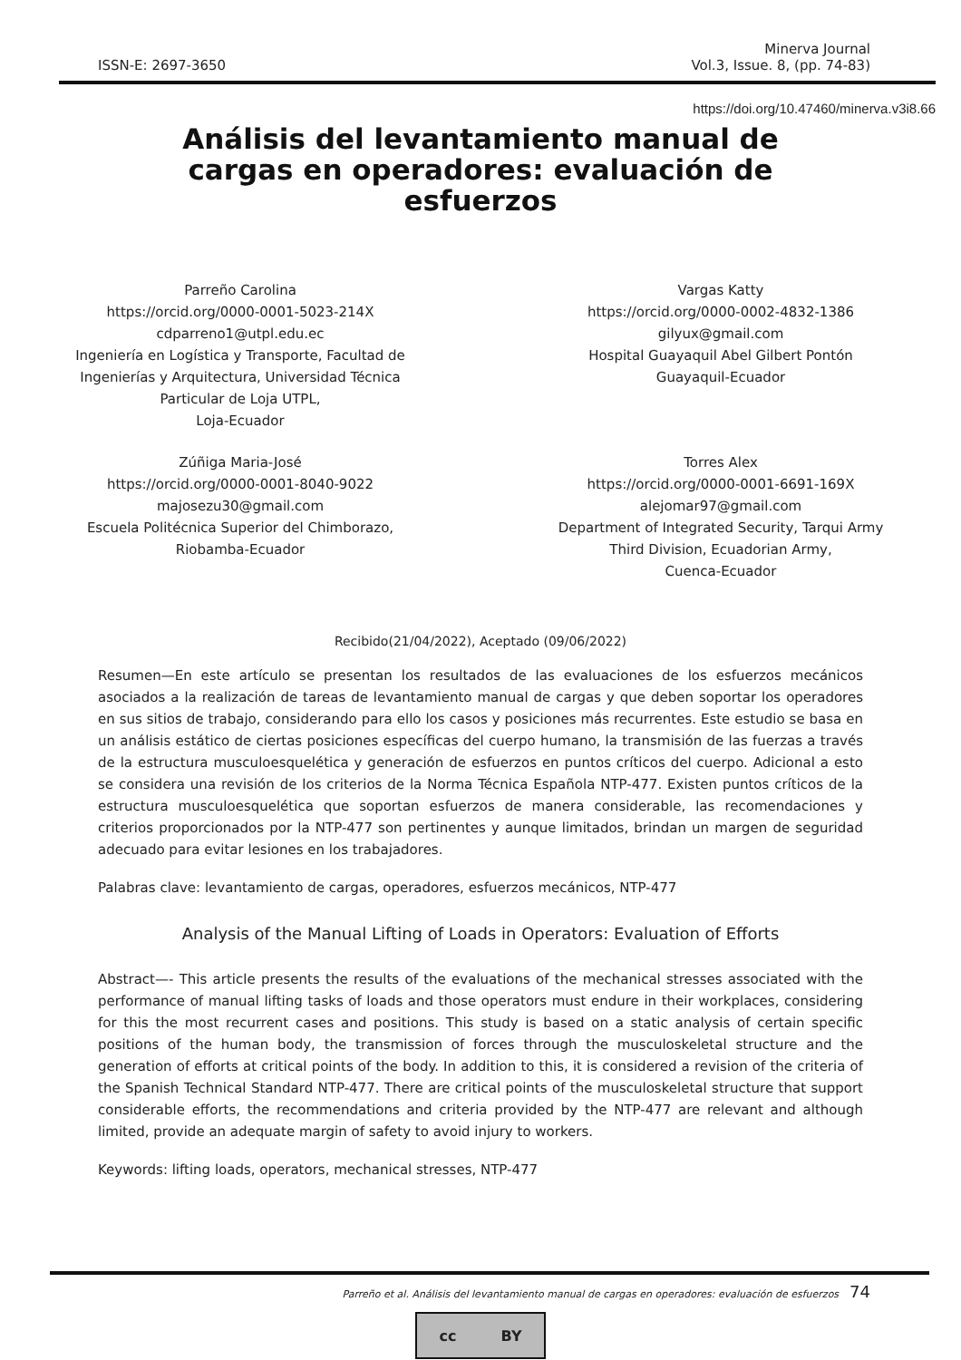ISSN-E: 2697-3650
Minerva Journal
Vol.3, Issue. 8, (pp. 74-83)
https://doi.org/10.47460/minerva.v3i8.66
Análisis del levantamiento manual de cargas en operadores: evaluación de esfuerzos
Parreño Carolina
https://orcid.org/0000-0001-5023-214X
cdparreno1@utpl.edu.ec
Ingeniería en Logística y Transporte, Facultad de
Ingenierías y Arquitectura, Universidad Técnica
Particular de Loja UTPL,
Loja-Ecuador
Zúñiga Maria-José
https://orcid.org/0000-0001-8040-9022
majosezu30@gmail.com
Escuela Politécnica Superior del Chimborazo,
Riobamba-Ecuador
Vargas Katty
https://orcid.org/0000-0002-4832-1386
gilyux@gmail.com
Hospital Guayaquil Abel Gilbert Pontón
Guayaquil-Ecuador
Torres Alex
https://orcid.org/0000-0001-6691-169X
alejomar97@gmail.com
Department of Integrated Security, Tarqui Army
Third Division, Ecuadorian Army,
Cuenca-Ecuador
Recibido(21/04/2022), Aceptado (09/06/2022)
Resumen—En este artículo se presentan los resultados de las evaluaciones de los esfuerzos mecánicos asociados a la realización de tareas de levantamiento manual de cargas y que deben soportar los operadores en sus sitios de trabajo, considerando para ello los casos y posiciones más recurrentes. Este estudio se basa en un análisis estático de ciertas posiciones específicas del cuerpo humano, la transmisión de las fuerzas a través de la estructura musculoesquelética y generación de esfuerzos en puntos críticos del cuerpo. Adicional a esto se considera una revisión de los criterios de la Norma Técnica Española NTP-477. Existen puntos críticos de la estructura musculoesquelética que soportan esfuerzos de manera considerable, las recomendaciones y criterios proporcionados por la NTP-477 son pertinentes y aunque limitados, brindan un margen de seguridad adecuado para evitar lesiones en los trabajadores.
Palabras clave: levantamiento de cargas, operadores, esfuerzos mecánicos, NTP-477
Analysis of the Manual Lifting of Loads in Operators: Evaluation of Efforts
Abstract—- This article presents the results of the evaluations of the mechanical stresses associated with the performance of manual lifting tasks of loads and those operators must endure in their workplaces, considering for this the most recurrent cases and positions. This study is based on a static analysis of certain specific positions of the human body, the transmission of forces through the musculoskeletal structure and the generation of efforts at critical points of the body. In addition to this, it is considered a revision of the criteria of the Spanish Technical Standard NTP-477. There are critical points of the musculoskeletal structure that support considerable efforts, the recommendations and criteria provided by the NTP-477 are relevant and although limited, provide an adequate margin of safety to avoid injury to workers.
Keywords: lifting loads, operators, mechanical stresses, NTP-477
Parreño et al. Análisis del levantamiento manual de cargas en operadores: evaluación de esfuerzos 74
cc BY